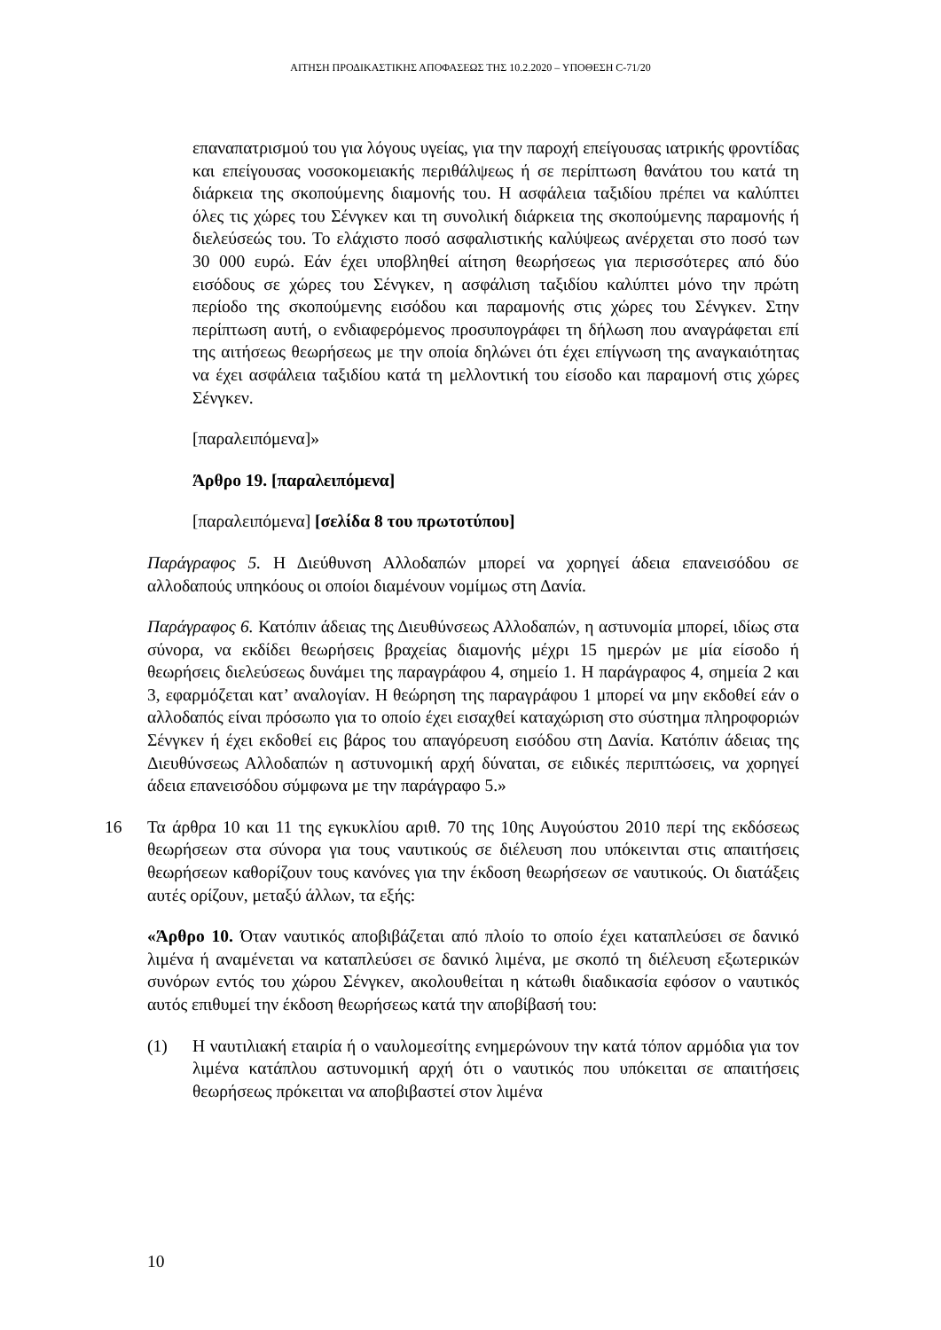ΑΙΤΗΣΗ ΠΡΟΔΙΚΑΣΤΙΚΗΣ ΑΠΟΦΑΣΕΩΣ ΤΗΣ 10.2.2020 – ΥΠΟΘΕΣΗ C-71/20
επαναπατρισμού του για λόγους υγείας, για την παροχή επείγουσας ιατρικής φροντίδας και επείγουσας νοσοκομειακής περιθάλψεως ή σε περίπτωση θανάτου του κατά τη διάρκεια της σκοπούμενης διαμονής του. Η ασφάλεια ταξιδίου πρέπει να καλύπτει όλες τις χώρες του Σένγκεν και τη συνολική διάρκεια της σκοπούμενης παραμονής ή διελεύσεώς του. Το ελάχιστο ποσό ασφαλιστικής καλύψεως ανέρχεται στο ποσό των 30 000 ευρώ. Εάν έχει υποβληθεί αίτηση θεωρήσεως για περισσότερες από δύο εισόδους σε χώρες του Σένγκεν, η ασφάλιση ταξιδίου καλύπτει μόνο την πρώτη περίοδο της σκοπούμενης εισόδου και παραμονής στις χώρες του Σένγκεν. Στην περίπτωση αυτή, ο ενδιαφερόμενος προσυπογράφει τη δήλωση που αναγράφεται επί της αιτήσεως θεωρήσεως με την οποία δηλώνει ότι έχει επίγνωση της αναγκαιότητας να έχει ασφάλεια ταξιδίου κατά τη μελλοντική του είσοδο και παραμονή στις χώρες Σένγκεν.
[παραλειπόμενα]»
Άρθρο 19. [παραλειπόμενα]
[παραλειπόμενα] [σελίδα 8 του πρωτοτύπου]
Παράγραφος 5. Η Διεύθυνση Αλλοδαπών μπορεί να χορηγεί άδεια επανεισόδου σε αλλοδαπούς υπηκόους οι οποίοι διαμένουν νομίμως στη Δανία.
Παράγραφος 6. Κατόπιν άδειας της Διευθύνσεως Αλλοδαπών, η αστυνομία μπορεί, ιδίως στα σύνορα, να εκδίδει θεωρήσεις βραχείας διαμονής μέχρι 15 ημερών με μία είσοδο ή θεωρήσεις διελεύσεως δυνάμει της παραγράφου 4, σημείο 1. Η παράγραφος 4, σημεία 2 και 3, εφαρμόζεται κατ’ αναλογίαν. Η θεώρηση της παραγράφου 1 μπορεί να μην εκδοθεί εάν ο αλλοδαπός είναι πρόσωπο για το οποίο έχει εισαχθεί καταχώριση στο σύστημα πληροφοριών Σένγκεν ή έχει εκδοθεί εις βάρος του απαγόρευση εισόδου στη Δανία. Κατόπιν άδειας της Διευθύνσεως Αλλοδαπών η αστυνομική αρχή δύναται, σε ειδικές περιπτώσεις, να χορηγεί άδεια επανεισόδου σύμφωνα με την παράγραφο 5.»
16 Τα άρθρα 10 και 11 της εγκυκλίου αριθ. 70 της 10ης Αυγούστου 2010 περί της εκδόσεως θεωρήσεων στα σύνορα για τους ναυτικούς σε διέλευση που υπόκεινται στις απαιτήσεις θεωρήσεων καθορίζουν τους κανόνες για την έκδοση θεωρήσεων σε ναυτικούς. Οι διατάξεις αυτές ορίζουν, μεταξύ άλλων, τα εξής:
«Άρθρο 10. Όταν ναυτικός αποβιβάζεται από πλοίο το οποίο έχει καταπλεύσει σε δανικό λιμένα ή αναμένεται να καταπλεύσει σε δανικό λιμένα, με σκοπό τη διέλευση εξωτερικών συνόρων εντός του χώρου Σένγκεν, ακολουθείται η κάτωθι διαδικασία εφόσον ο ναυτικός αυτός επιθυμεί την έκδοση θεωρήσεως κατά την αποβίβασή του:
(1) Η ναυτιλιακή εταιρία ή ο ναυλομεσίτης ενημερώνουν την κατά τόπον αρμόδια για τον λιμένα κατάπλου αστυνομική αρχή ότι ο ναυτικός που υπόκειται σε απαιτήσεις θεωρήσεως πρόκειται να αποβιβαστεί στον λιμένα
10